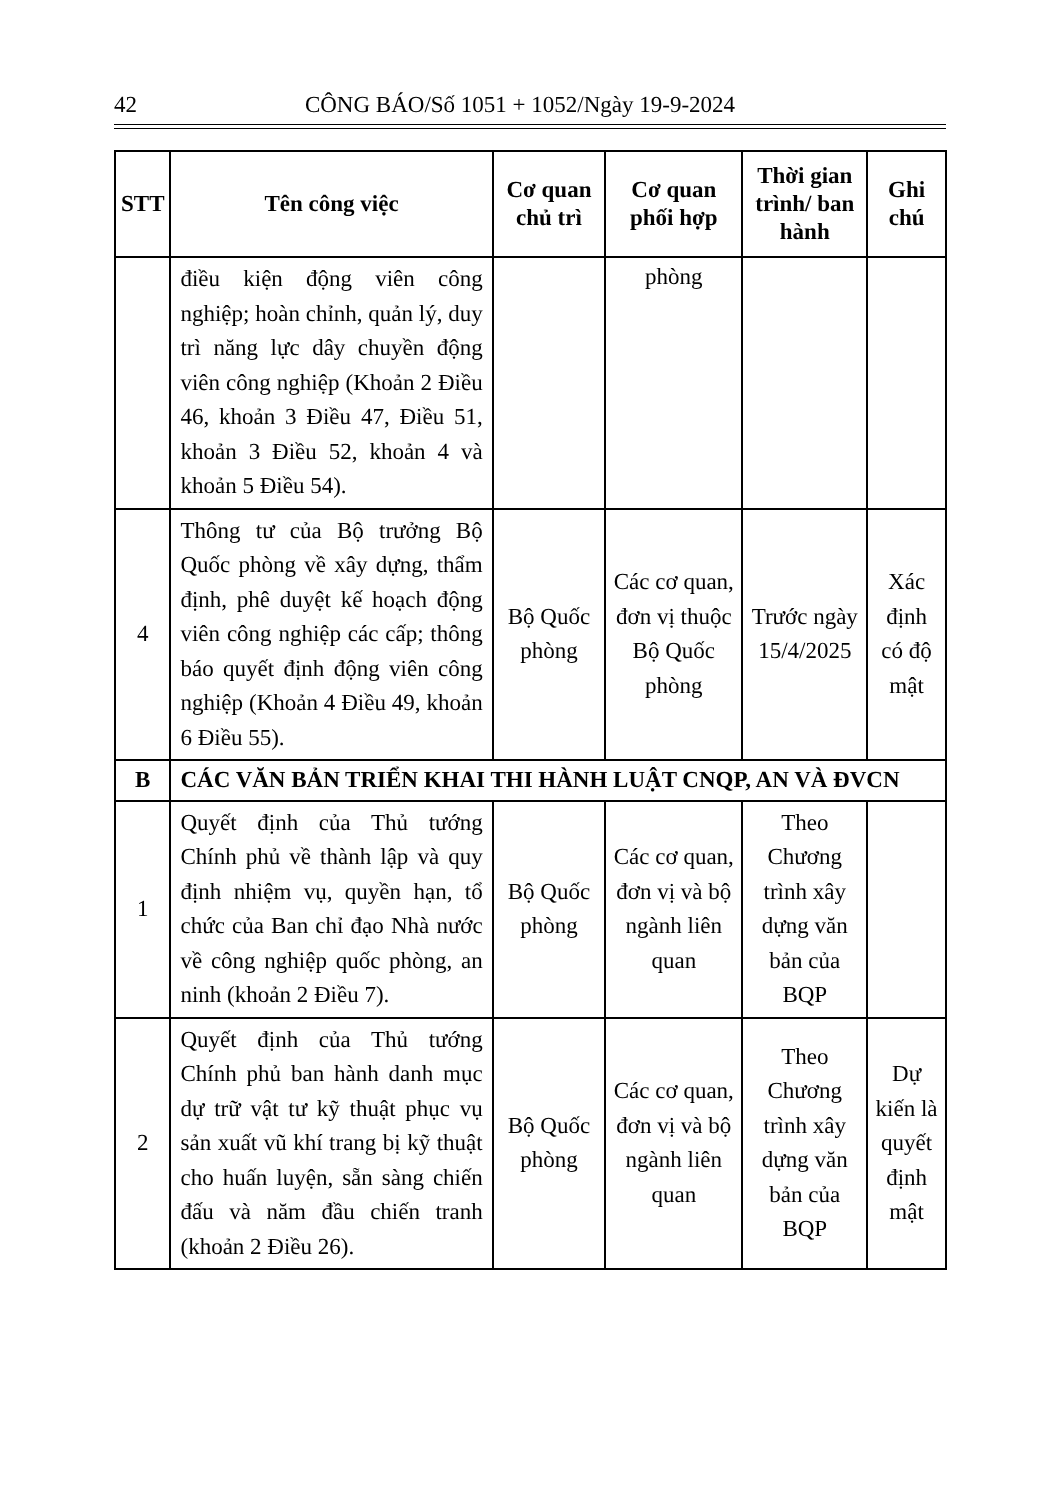42 CÔNG BÁO/Số 1051 + 1052/Ngày 19-9-2024
| STT | Tên công việc | Cơ quan chủ trì | Cơ quan phối hợp | Thời gian trình/ ban hành | Ghi chú |
| --- | --- | --- | --- | --- | --- |
| | điều kiện động viên công nghiệp; hoàn chỉnh, quản lý, duy trì năng lực dây chuyền động viên công nghiệp (Khoản 2 Điều 46, khoản 3 Điều 47, Điều 51, khoản 3 Điều 52, khoản 4 và khoản 5 Điều 54). | | phòng | | |
| 4 | Thông tư của Bộ trưởng Bộ Quốc phòng về xây dựng, thẩm định, phê duyệt kế hoạch động viên công nghiệp các cấp; thông báo quyết định động viên công nghiệp (Khoản 4 Điều 49, khoản 6 Điều 55). | Bộ Quốc phòng | Các cơ quan, đơn vị thuộc Bộ Quốc phòng | Trước ngày 15/4/2025 | Xác định có độ mật |
| B | CÁC VĂN BẢN TRIỂN KHAI THI HÀNH LUẬT CNQP, AN VÀ ĐVCN | | | | |
| 1 | Quyết định của Thủ tướng Chính phủ về thành lập và quy định nhiệm vụ, quyền hạn, tổ chức của Ban chỉ đạo Nhà nước về công nghiệp quốc phòng, an ninh (khoản 2 Điều 7). | Bộ Quốc phòng | Các cơ quan, đơn vị và bộ ngành liên quan | Theo Chương trình xây dựng văn bản của BQP | |
| 2 | Quyết định của Thủ tướng Chính phủ ban hành danh mục dự trữ vật tư kỹ thuật phục vụ sản xuất vũ khí trang bị kỹ thuật cho huấn luyện, sẵn sàng chiến đấu và năm đầu chiến tranh (khoản 2 Điều 26). | Bộ Quốc phòng | Các cơ quan, đơn vị và bộ ngành liên quan | Theo Chương trình xây dựng văn bản của BQP | Dự kiến là quyết định mật |